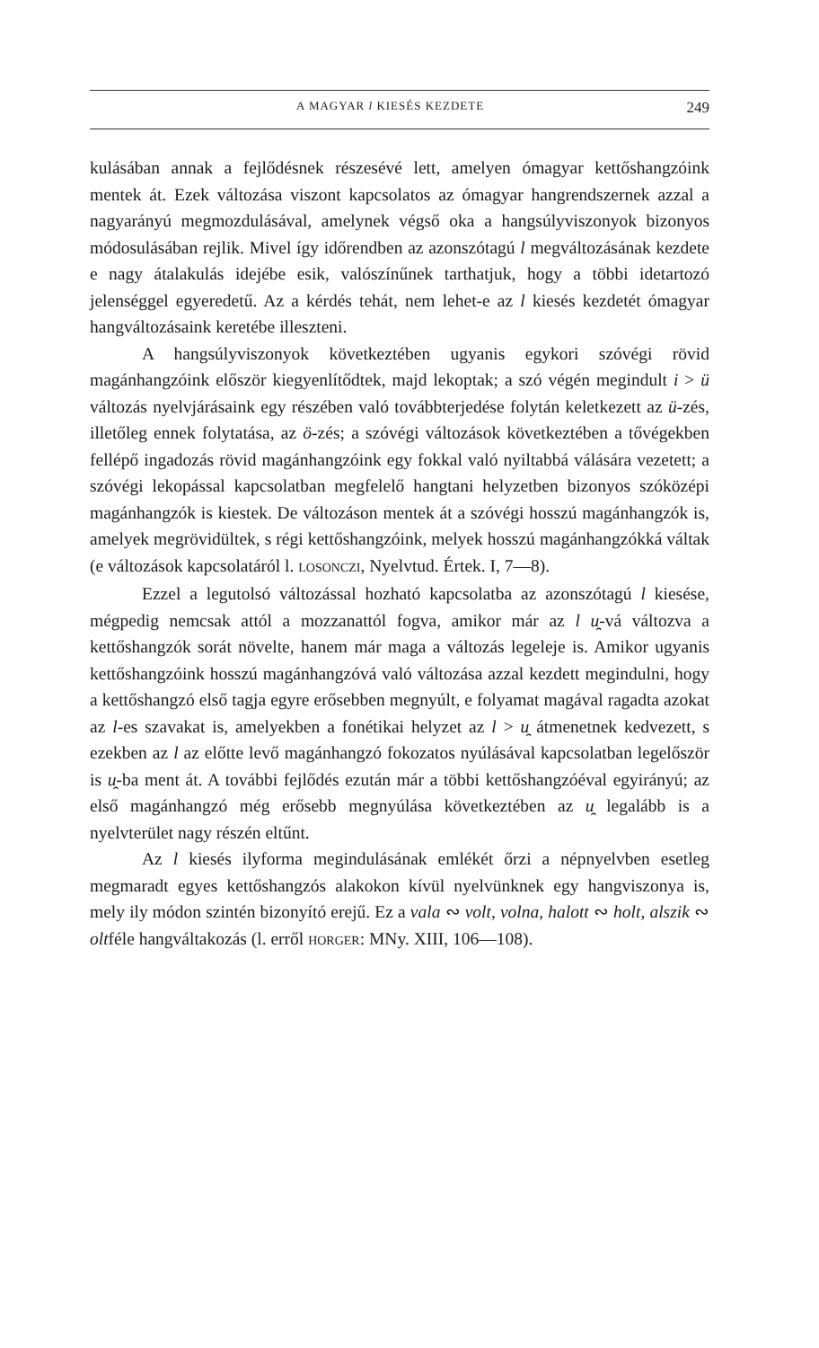A MAGYAR l KIESÉS KEZDETE 249
kulásában annak a fejlődésnek részesévé lett, amelyen ómagyar kettőshangzóink mentek át. Ezek változása viszont kapcsolatos az ómagyar hangrendszernek azzal a nagyarányú megmozdulásával, amelynek végső oka a hangsúlyviszonyok bizonyos módosulásában rejlik. Mivel így időrendben az azonszótagú l megváltozásának kezdete e nagy átalakulás idejébe esik, valószínűnek tarthatjuk, hogy a többi idetartozó jelenséggel egyeredetű. Az a kérdés tehát, nem lehet-e az l kiesés kezdetét ómagyar hangváltozásaink keretébe illeszteni.
A hangsúlyviszonyok következtében ugyanis egykori szóvégi rövid magánhangzóink először kiegyenlítődtek, majd lekoptak; a szó végén megindult i > ü változás nyelvjárásaink egy részében való továbbterjedése folytán keletkezett az ü-zés, illetőleg ennek folytatása, az ö-zés; a szóvégi változások következtében a tővégekben fellépő ingadozás rövid magánhangzóink egy fokkal való nyiltabbá válására vezetett; a szóvégi lekopással kapcsolatban megfelelő hangtani helyzetben bizonyos szóközépi magánhangzók is kiestek. De változáson mentek át a szóvégi hosszú magánhangzók is, amelyek megrövidültek, s régi kettőshangzóink, melyek hosszú magánhangzókká váltak (e változások kapcsolatáról l. LOSONCZI, Nyelvtud. Értek. I, 7—8).
Ezzel a legutolsó változással hozható kapcsolatba az azonszótagú l kiesése, mégpedig nemcsak attól a mozzanattól fogva, amikor már az l u̯-vá változva a kettőshangzók sorát növelte, hanem már maga a változás legeleje is. Amikor ugyanis kettőshangzóink hosszú magánhangzóvá való változása azzal kezdett megindulni, hogy a kettőshangzó első tagja egyre erősebben megnyúlt, e folyamat magával ragadta azokat az l-es szavakat is, amelyekben a fonétikai helyzet az l > u̯ átmenetnek kedvezett, s ezekben az l az előtte levő magánhangzó fokozatos nyúlásával kapcsolatban legelőször is u̯-ba ment át. A további fejlődés ezután már a többi kettőshangzóéval egyirányú; az első magánhangzó még erősebb megnyúlása következtében az u̯ legalább is a nyelvterület nagy részén eltűnt.
Az l kiesés ilyforma megindulásának emlékét őrzi a népnyelvben esetleg megmaradt egyes kettőshangzós alakokon kívül nyelvünknek egy hangviszonya is, mely ily módon szintén bizonyító erejű. Ez a vala ∾ volt, volna, halott ∾ holt, alszik ∾ oltféle hangváltakozás (l. erről HORGER: MNy. XIII, 106—108).